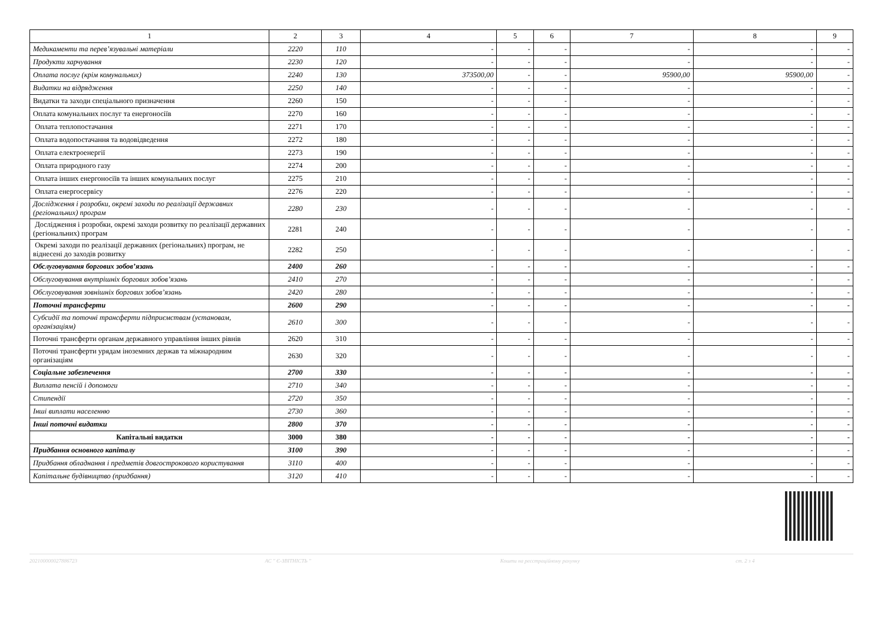| 1 | 2 | 3 | 4 | 5 | 6 | 7 | 8 | 9 |
| --- | --- | --- | --- | --- | --- | --- | --- | --- |
| Медикаменти та перев’язувальні матеріали | 2220 | 110 | - | - | - | - | - | - |
| Продукти харчування | 2230 | 120 | - | - | - | - | - | - |
| Оплата послуг (крім комунальних) | 2240 | 130 | 373500,00 | - | - | 95900,00 | 95900,00 | - |
| Видатки на відрядження | 2250 | 140 | - | - | - | - | - | - |
| Видатки та заходи спеціального призначення | 2260 | 150 | - | - | - | - | - | - |
| Оплата комунальних послуг та енергоносіїв | 2270 | 160 | - | - | - | - | - | - |
| Оплата теплопостачання | 2271 | 170 | - | - | - | - | - | - |
| Оплата водопостачання та водовідведення | 2272 | 180 | - | - | - | - | - | - |
| Оплата електроенергії | 2273 | 190 | - | - | - | - | - | - |
| Оплата природного газу | 2274 | 200 | - | - | - | - | - | - |
| Оплата інших енергоносіїв та інших комунальних послуг | 2275 | 210 | - | - | - | - | - | - |
| Оплата енергосервісу | 2276 | 220 | - | - | - | - | - | - |
| Дослідження і розробки, окремі заходи по реалізації державних (регіональних) програм | 2280 | 230 | - | - | - | - | - | - |
| Дослідження і розробки, окремі заходи розвитку по реалізації державних (регіональних) програм | 2281 | 240 | - | - | - | - | - | - |
| Окремі заходи по реалізації державних (регіональних) програм, не віднесені до заходів розвитку | 2282 | 250 | - | - | - | - | - | - |
| Обслуговування боргових зобов’язань | 2400 | 260 | - | - | - | - | - | - |
| Обслуговування внутрішніх боргових зобов’язань | 2410 | 270 | - | - | - | - | - | - |
| Обслуговування зовнішніх боргових зобов’язань | 2420 | 280 | - | - | - | - | - | - |
| Поточні трансферти | 2600 | 290 | - | - | - | - | - | - |
| Субсидії та поточні трансферти підприємствам (установам, організаціям) | 2610 | 300 | - | - | - | - | - | - |
| Поточні трансферти органам державного управління інших рівнів | 2620 | 310 | - | - | - | - | - | - |
| Поточні трансферти урядам іноземних держав та міжнародним організаціям | 2630 | 320 | - | - | - | - | - | - |
| Соціальне забезпечення | 2700 | 330 | - | - | - | - | - | - |
| Виплата пенсій і допомоги | 2710 | 340 | - | - | - | - | - | - |
| Стипендії | 2720 | 350 | - | - | - | - | - | - |
| Інші виплати населенню | 2730 | 360 | - | - | - | - | - | - |
| Інші поточні видатки | 2800 | 370 | - | - | - | - | - | - |
| Капітальні видатки | 3000 | 380 | - | - | - | - | - | - |
| Придбання основного капіталу | 3100 | 390 | - | - | - | - | - | - |
| Придбання обладнання і предметів довгострокового користування | 3110 | 400 | - | - | - | - | - | - |
| Капітальне будівництво (придбання) | 3120 | 410 | - | - | - | - | - | - |
202100000027886723 АС " Є-ЗВІТНІСТЬ " Кошти на реєстраційному рахунку ст. 2 з 4